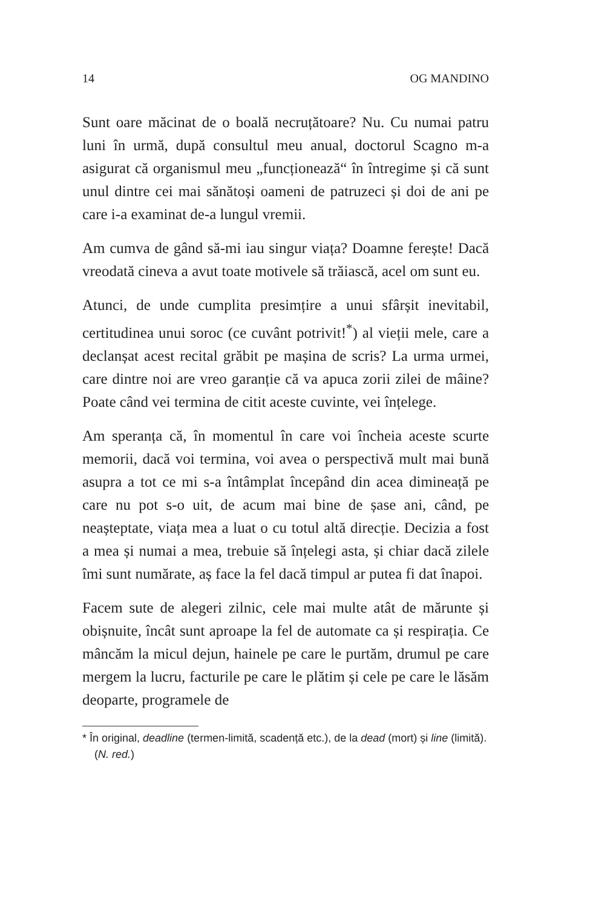14 OG MANDINO
Sunt oare măcinat de o boală necruțătoare? Nu. Cu numai patru luni în urmă, după consultul meu anual, doctorul Scagno m-a asigurat că organismul meu „funcționează“ în întregime și că sunt unul dintre cei mai sănătoși oameni de patruzeci și doi de ani pe care i-a examinat de-a lungul vremii.
Am cumva de gând să-mi iau singur viața? Doamne fereș­te! Dacă vreodată cineva a avut toate motivele să trăiască, acel om sunt eu.
Atunci, de unde cumplita presimțire a unui sfârșit inevita­bil, certitudinea unui soroc (ce cuvânt potrivit!<sup>*</sup>) al vieții mele, care a declanșat acest recital grăbit pe mașina de scris? La urma urmei, care dintre noi are vreo garanție că va apuca zorii zilei de mâine? Poate când vei termina de citit aceste cuvinte, vei înțelege.
Am speranța că, în momentul în care voi încheia aceste scurte memorii, dacă voi termina, voi avea o perspectivă mult mai bună asupra a tot ce mi s-a întâmplat începând din acea dimineață pe care nu pot s-o uit, de acum mai bine de șase ani, când, pe neașteptate, viața mea a luat o cu totul altă direcție. Decizia a fost a mea și numai a mea, tre­buie să înțelegi asta, și chiar dacă zilele îmi sunt numărate, aș face la fel dacă timpul ar putea fi dat înapoi.
Facem sute de alegeri zilnic, cele mai multe atât de mărun­te și obișnuite, încât sunt aproape la fel de automate ca și respirația. Ce mâncăm la micul dejun, hainele pe care le purtăm, drumul pe care mergem la lucru, facturile pe care le plătim și cele pe care le lăsăm deoparte, programele de
* În original, deadline (termen-limită, scadență etc.), de la dead (mort) și line (limită). (N. red.)